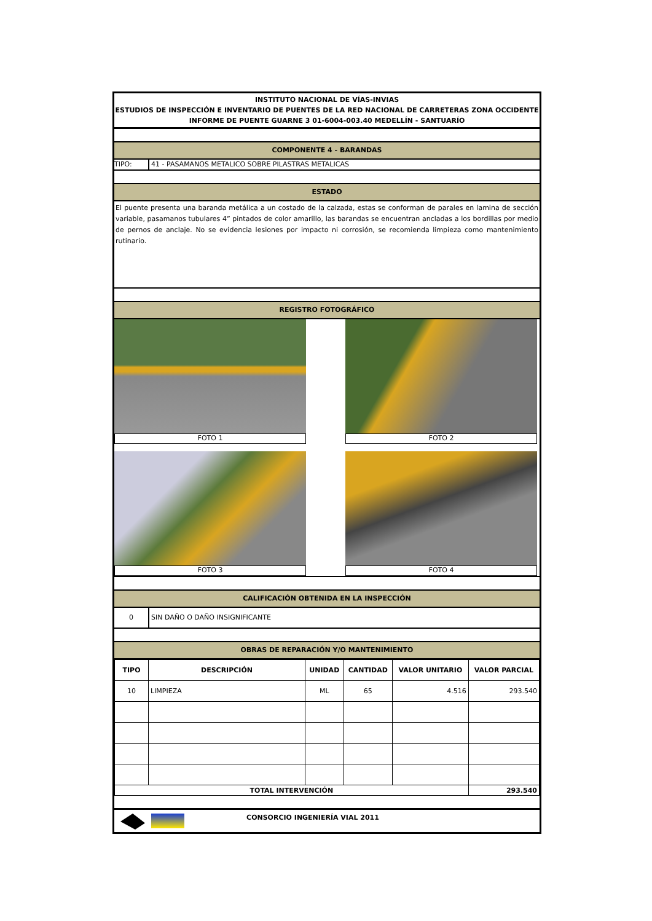INSTITUTO NACIONAL DE VÍAS-INVIAS
ESTUDIOS DE INSPECCIÓN E INVENTARIO DE PUENTES DE LA RED NACIONAL DE CARRETERAS ZONA OCCIDENTE
INFORME DE PUENTE GUARNE 3 01-6004-003.40 MEDELLÍN - SANTUARÍO
COMPONENTE 4 - BARANDAS
TIPO: 41 - PASAMANOS METALICO SOBRE PILASTRAS METALICAS
ESTADO
El puente presenta una baranda metálica a un costado de la calzada, estas se conforman de parales en lamina de sección variable, pasamanos tubulares 4” pintados de color amarillo, las barandas se encuentran ancladas a los bordillas por medio de pernos de anclaje. No se evidencia lesiones por impacto ni corrosión, se recomienda limpieza como mantenimiento rutinario.
REGISTRO FOTOGRÁFICO
FOTO 1
FOTO 2
FOTO 3
FOTO 4
CALIFICACIÓN OBTENIDA EN LA INSPECCIÓN
0 SIN DAÑO O DAÑO INSIGNIFICANTE
OBRAS DE REPARACIÓN Y/O MANTENIMIENTO
| TIPO | DESCRIPCIÓN | UNIDAD | CANTIDAD | VALOR UNITARIO | VALOR PARCIAL |
| --- | --- | --- | --- | --- | --- |
| 10 | LIMPIEZA | ML | 65 | 4.516 | 293.540 |
| TOTAL INTERVENCIÓN | | | | | 293.540 |
CONSORCIO INGENIERÍA VIAL 2011